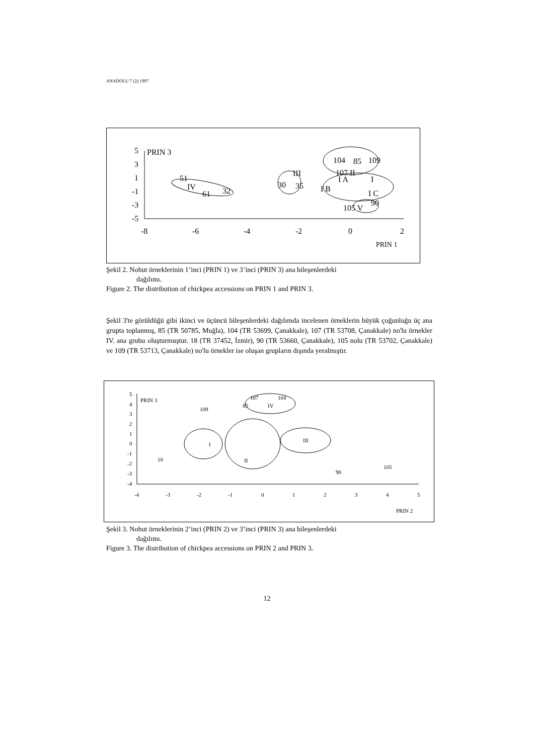ANADOLU 7 (2) 1997
5
3
1
-1
-3
-5
PRIN 3
-8
-6
-4
-2
0
2
PRIN 1
51
IV
61
32
III
30
35
107 II
I A
I
I B
I C
104
85
109
105 V
90
Şekil 2. Nohut örneklerinin 1’inci (PRIN 1) ve 3’inci (PRIN 3) ana bileşenlerdeki
dağılımı.
Figure 2. The distribution of chickpea accessions on PRIN 1 and PRIN 3.
Şekil 3'te görüldüğü gibi ikinci ve üçüncü bileşenlerdeki dağılımda incelenen örneklerin büyük çoğunluğu üç ana grupta toplanmış, 85 (TR 50785, Muğla), 104 (TR 53699, Çanakkale), 107 (TR 53708, Çanakkale) no'lu örnekler IV. ana grubu oluşturmuştur. 18 (TR 37452, İzmir), 90 (TR 53660, Çanakkale), 105 nolu (TR 53702, Çanakkale) ve 109 (TR 53713, Çanakkale) no'lu örnekler ise oluşan grupların dışında yeralmıştır.
5
4
3
2
1
0
-1
-2
-3
-4
PRIN 3
-4
-3
-2
-1
0
1
2
3
4
5
PRIN 2
107
104
85
IV
109
I
II
III
18
90
105
Şekil 3. Nohut örneklerinin 2’inci (PRIN 2) ve 3’inci (PRIN 3) ana bileşenlerdeki
dağılımı.
Figure 3. The distribution of chickpea accessions on PRIN 2 and PRIN 3.
12